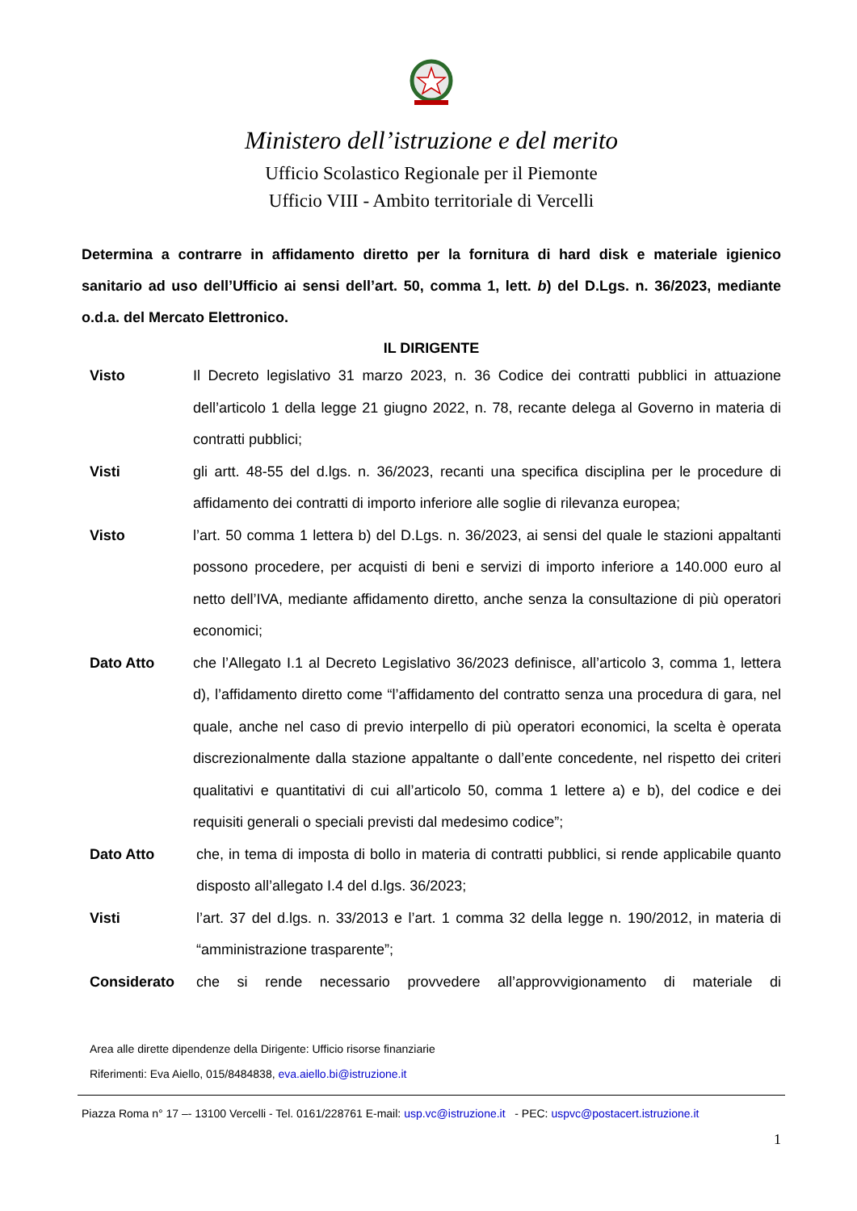Ministero dell’istruzione e del merito
Ufficio Scolastico Regionale per il Piemonte
Ufficio VIII - Ambito territoriale di Vercelli
Determina a contrarre in affidamento diretto per la fornitura di hard disk e materiale igienico sanitario ad uso dell’Ufficio ai sensi dell’art. 50, comma 1, lett. b) del D.Lgs. n. 36/2023, mediante o.d.a. del Mercato Elettronico.
IL DIRIGENTE
Visto Il Decreto legislativo 31 marzo 2023, n. 36 Codice dei contratti pubblici in attuazione dell’articolo 1 della legge 21 giugno 2022, n. 78, recante delega al Governo in materia di contratti pubblici;
Visti gli artt. 48-55 del d.lgs. n. 36/2023, recanti una specifica disciplina per le procedure di affidamento dei contratti di importo inferiore alle soglie di rilevanza europea;
Visto l’art. 50 comma 1 lettera b) del D.Lgs. n. 36/2023, ai sensi del quale le stazioni appaltanti possono procedere, per acquisti di beni e servizi di importo inferiore a 140.000 euro al netto dell’IVA, mediante affidamento diretto, anche senza la consultazione di più operatori economici;
Dato Atto che l’Allegato I.1 al Decreto Legislativo 36/2023 definisce, all’articolo 3, comma 1, lettera d), l’affidamento diretto come “l’affidamento del contratto senza una procedura di gara, nel quale, anche nel caso di previo interpello di più operatori economici, la scelta è operata discrezionalmente dalla stazione appaltante o dall’ente concedente, nel rispetto dei criteri qualitativi e quantitativi di cui all’articolo 50, comma 1 lettere a) e b), del codice e dei requisiti generali o speciali previsti dal medesimo codice”;
Dato Atto che, in tema di imposta di bollo in materia di contratti pubblici, si rende applicabile quanto disposto all’allegato I.4 del d.lgs. 36/2023;
Visti l’art. 37 del d.lgs. n. 33/2013 e l’art. 1 comma 32 della legge n. 190/2012, in materia di “amministrazione trasparente”;
Considerato che si rende necessario provvedere all’approvvigionamento di materiale di
Area alle dirette dipendenze della Dirigente: Ufficio risorse finanziarie
Riferimenti: Eva Aiello, 015/8484838, eva.aiello.bi@istruzione.it
Piazza Roma n° 17 –- 13100 Vercelli - Tel. 0161/228761 E-mail: usp.vc@istruzione.it - PEC: uspvc@postacert.istruzione.it
1